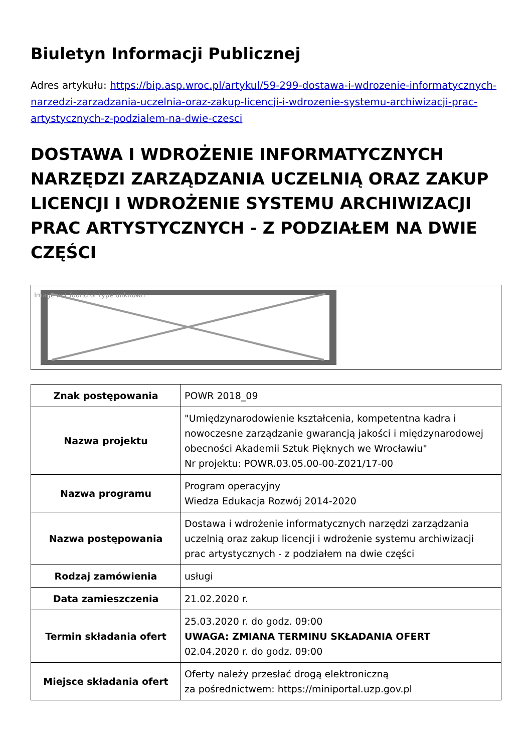Biuletyn Informacji Publicznej
Adres artykułu: https://bip.asp.wroc.pl/artykul/59-299-dostawa-i-wdrozenie-informatycznych-narzedzi-zarzadzania-uczelnia-oraz-zakup-licencji-i-wdrozenie-systemu-archiwizacji-prac-artystycznych-z-podzialem-na-dwie-czesci
DOSTAWA I WDROŻENIE INFORMATYCZNYCH NARZĘDZI ZARZĄDZANIA UCZELNIĄ ORAZ ZAKUP LICENCJI I WDROŻENIE SYSTEMU ARCHIWIZACJI PRAC ARTYSTYCZNYCH - Z PODZIAŁEM NA DWIE CZĘŚCI
Image not found or type unknown
| Znak postępowania | POWR 2018_09 |
| Nazwa projektu | "Umiędzynarodowienie kształcenia, kompetentna kadra i nowoczesne zarządzanie gwarancją jakości i międzynarodowej obecności Akademii Sztuk Pięknych we Wrocławiu" Nr projektu: POWR.03.05.00-00-Z021/17-00 |
| Nazwa programu | Program operacyjny Wiedza Edukacja Rozwój 2014-2020 |
| Nazwa postępowania | Dostawa i wdrożenie informatycznych narzędzi zarządzania uczelnią oraz zakup licencji i wdrożenie systemu archiwizacji prac artystycznych - z podziałem na dwie części |
| Rodzaj zamówienia | usługi |
| Data zamieszczenia | 21.02.2020 r. |
| Termin składania ofert | 25.03.2020 r. do godz. 09:00 UWAGA: ZMIANA TERMINU SKŁADANIA OFERT 02.04.2020 r. do godz. 09:00 |
| Miejsce składania ofert | Oferty należy przesłać drogą elektroniczną za pośrednictwem: https://miniportal.uzp.gov.pl |